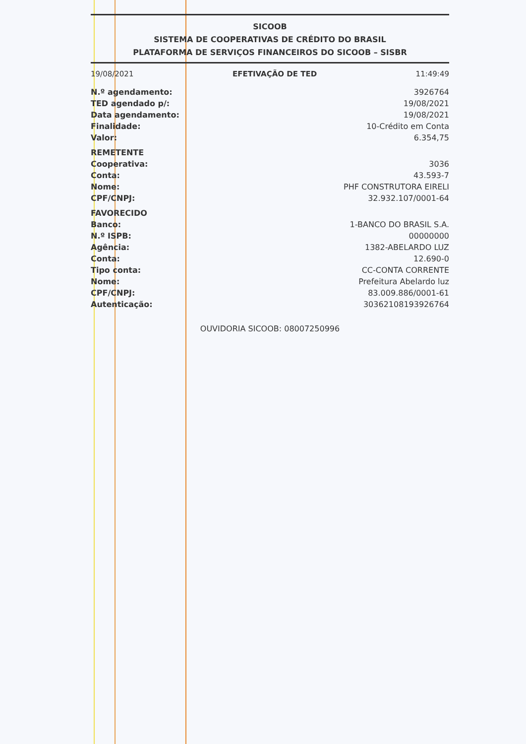SICOOB
SISTEMA DE COOPERATIVAS DE CRÉDITO DO BRASIL
PLATAFORMA DE SERVIÇOS FINANCEIROS DO SICOOB – SISBR
19/08/2021 EFETIVAÇÃO DE TED 11:49:49
| N.º agendamento: | 3926764 |
| TED agendado p/: | 19/08/2021 |
| Data agendamento: | 19/08/2021 |
| Finalidade: | 10-Crédito em Conta |
| Valor: | 6.354,75 |
| REMETENTE | |
| Cooperativa: | 3036 |
| Conta: | 43.593-7 |
| Nome: | PHF CONSTRUTORA EIRELI |
| CPF/CNPJ: | 32.932.107/0001-64 |
| FAVORECIDO | |
| Banco: | 1-BANCO DO BRASIL S.A. |
| N.º ISPB: | 00000000 |
| Agência: | 1382-ABELARDO LUZ |
| Conta: | 12.690-0 |
| Tipo conta: | CC-CONTA CORRENTE |
| Nome: | Prefeitura Abelardo luz |
| CPF/CNPJ: | 83.009.886/0001-61 |
| Autenticação: | 30362108193926764 |
OUVIDORIA SICOOB: 08007250996